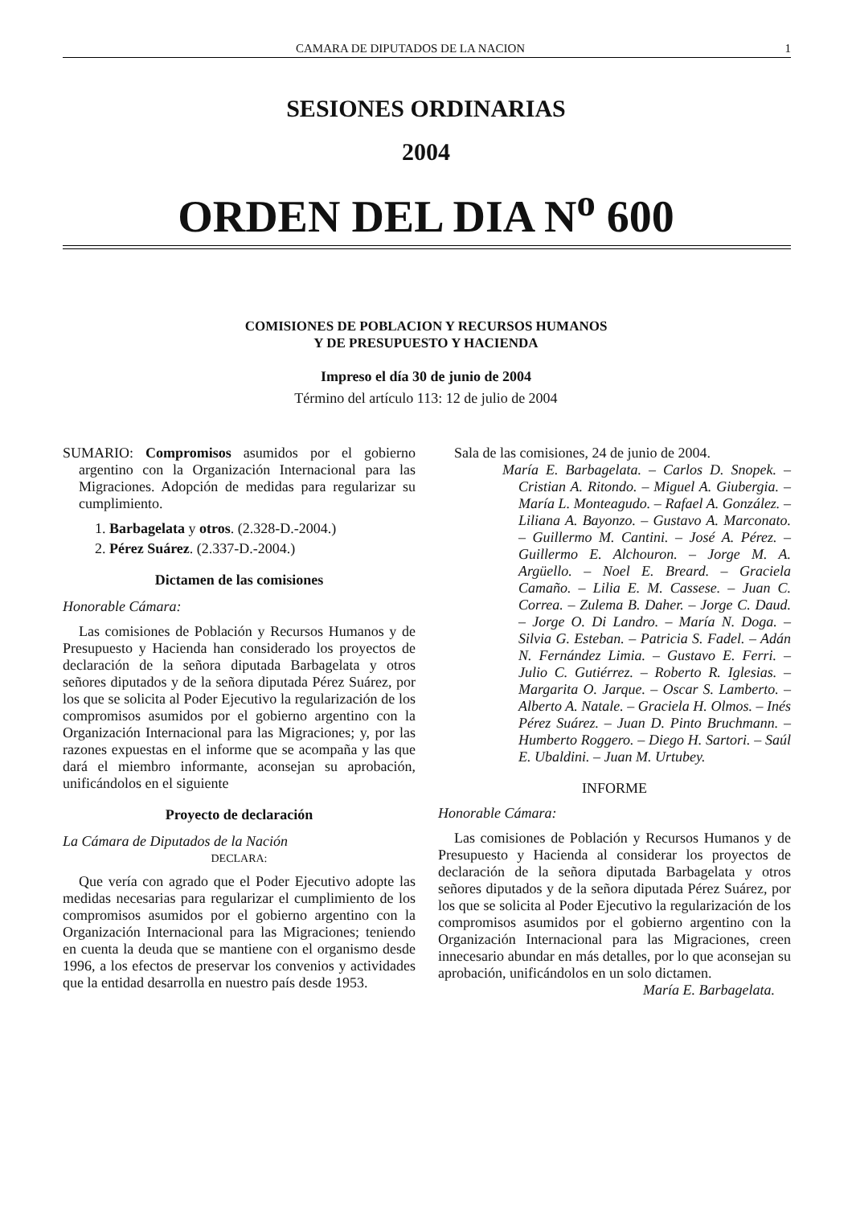CAMARA DE DIPUTADOS DE LA NACION 1
SESIONES ORDINARIAS
2004
ORDEN DEL DIA N<sup>o</sup> 600
COMISIONES DE POBLACION Y RECURSOS HUMANOS
Y DE PRESUPUESTO Y HACIENDA
Impreso el día 30 de junio de 2004
Término del artículo 113: 12 de julio de 2004
SUMARIO: Compromisos asumidos por el gobierno argentino con la Organización Internacional para las Migraciones. Adopción de medidas para regularizar su cumplimiento.
1. Barbagelata y otros. (2.328-D.-2004.)
2. Pérez Suárez. (2.337-D.-2004.)
Dictamen de las comisiones
Honorable Cámara:
Las comisiones de Población y Recursos Humanos y de Presupuesto y Hacienda han considerado los proyectos de declaración de la señora diputada Barbagelata y otros señores diputados y de la señora diputada Pérez Suárez, por los que se solicita al Poder Ejecutivo la regularización de los compromisos asumidos por el gobierno argentino con la Organización Internacional para las Migraciones; y, por las razones expuestas en el informe que se acompaña y las que dará el miembro informante, aconsejan su aprobación, unificándolos en el siguiente
Proyecto de declaración
La Cámara de Diputados de la Nación
DECLARA:
Que vería con agrado que el Poder Ejecutivo adopte las medidas necesarias para regularizar el cumplimiento de los compromisos asumidos por el gobierno argentino con la Organización Internacional para las Migraciones; teniendo en cuenta la deuda que se mantiene con el organismo desde 1996, a los efectos de preservar los convenios y actividades que la entidad desarrolla en nuestro país desde 1953.
Sala de las comisiones, 24 de junio de 2004.
María E. Barbagelata. – Carlos D. Snopek. – Cristian A. Ritondo. – Miguel A. Giubergia. – María L. Monteagudo. – Rafael A. González. – Liliana A. Bayonzo. – Gustavo A. Marconato. – Guillermo M. Cantini. – José A. Pérez. – Guillermo E. Alchouron. – Jorge M. A. Argüello. – Noel E. Breard. – Graciela Camaño. – Lilia E. M. Cassese. – Juan C. Correa. – Zulema B. Daher. – Jorge C. Daud. – Jorge O. Di Landro. – María N. Doga. – Silvia G. Esteban. – Patricia S. Fadel. – Adán N. Fernández Limia. – Gustavo E. Ferri. – Julio C. Gutiérrez. – Roberto R. Iglesias. – Margarita O. Jarque. – Oscar S. Lamberto. – Alberto A. Natale. – Graciela H. Olmos. – Inés Pérez Suárez. – Juan D. Pinto Bruchmann. – Humberto Roggero. – Diego H. Sartori. – Saúl E. Ubaldini. – Juan M. Urtubey.
INFORME
Honorable Cámara:
Las comisiones de Población y Recursos Humanos y de Presupuesto y Hacienda al considerar los proyectos de declaración de la señora diputada Barbagelata y otros señores diputados y de la señora diputada Pérez Suárez, por los que se solicita al Poder Ejecutivo la regularización de los compromisos asumidos por el gobierno argentino con la Organización Internacional para las Migraciones, creen innecesario abundar en más detalles, por lo que aconsejan su aprobación, unificándolos en un solo dictamen.
María E. Barbagelata.